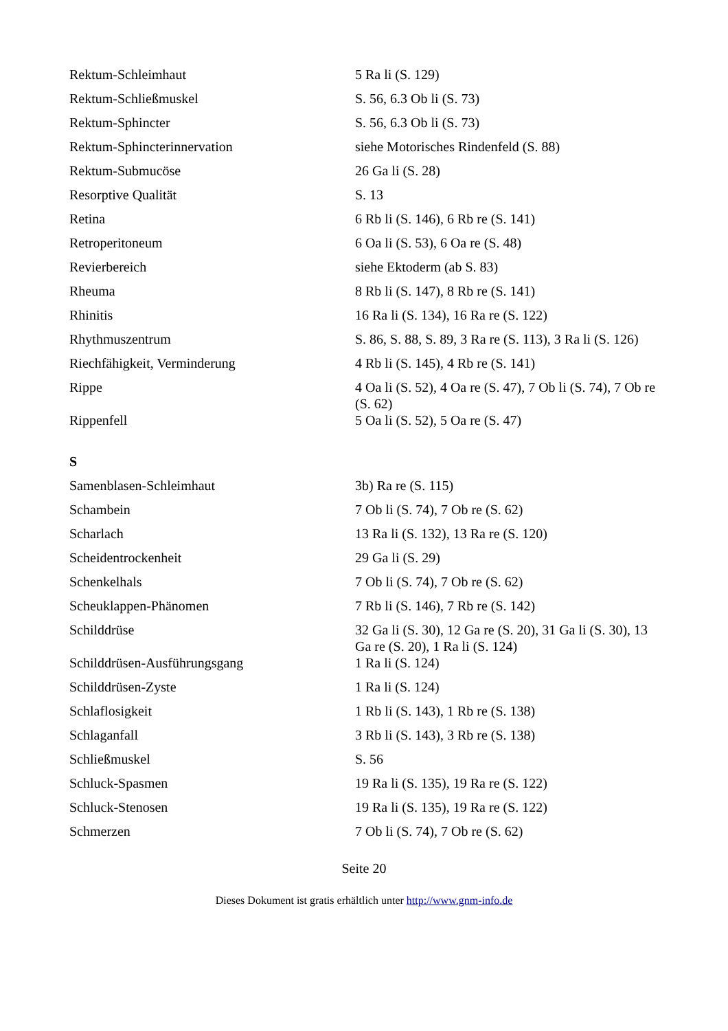| Rektum-Schleimhaut | 5 Ra li (S. 129) |
| Rektum-Schließmuskel | S. 56, 6.3 Ob li (S. 73) |
| Rektum-Sphincter | S. 56, 6.3 Ob li (S. 73) |
| Rektum-Sphincterinnervation | siehe Motorisches Rindenfeld (S. 88) |
| Rektum-Submucöse | 26 Ga li (S. 28) |
| Resorptive Qualität | S. 13 |
| Retina | 6 Rb li (S. 146), 6 Rb re (S. 141) |
| Retroperitoneum | 6 Oa li (S. 53), 6 Oa re (S. 48) |
| Revierbereich | siehe Ektoderm (ab S. 83) |
| Rheuma | 8 Rb li (S. 147), 8 Rb re (S. 141) |
| Rhinitis | 16 Ra li (S. 134), 16 Ra re (S. 122) |
| Rhythmuszentrum | S. 86, S. 88, S. 89, 3 Ra re (S. 113), 3 Ra li (S. 126) |
| Riechfähigkeit, Verminderung | 4 Rb li (S. 145), 4 Rb re (S. 141) |
| Rippe | 4 Oa li (S. 52), 4 Oa re (S. 47), 7 Ob li (S. 74), 7 Ob re (S. 62) |
| Rippenfell | 5 Oa li (S. 52), 5 Oa re (S. 47) |
| S | |
| Samenblasen-Schleimhaut | 3b) Ra re (S. 115) |
| Schambein | 7 Ob li (S. 74), 7 Ob re (S. 62) |
| Scharlach | 13 Ra li (S. 132), 13 Ra re (S. 120) |
| Scheidentrockenheit | 29 Ga li (S. 29) |
| Schenkelhals | 7 Ob li (S. 74), 7 Ob re (S. 62) |
| Scheuklappen-Phänomen | 7 Rb li (S. 146), 7 Rb re (S. 142) |
| Schilddrüse | 32 Ga li (S. 30), 12 Ga re (S. 20), 31 Ga li (S. 30), 13 Ga re (S. 20), 1 Ra li (S. 124) |
| Schilddrüsen-Ausführungsgang | 1 Ra li (S. 124) |
| Schilddrüsen-Zyste | 1 Ra li (S. 124) |
| Schlaflosigkeit | 1 Rb li (S. 143), 1 Rb re (S. 138) |
| Schlaganfall | 3 Rb li (S. 143), 3 Rb re (S. 138) |
| Schließmuskel | S. 56 |
| Schluck-Spasmen | 19 Ra li (S. 135), 19 Ra re (S. 122) |
| Schluck-Stenosen | 19 Ra li (S. 135), 19 Ra re (S. 122) |
| Schmerzen | 7 Ob li (S. 74), 7 Ob re (S. 62) |
Seite 20
Dieses Dokument ist gratis erhältlich unter http://www.gnm-info.de